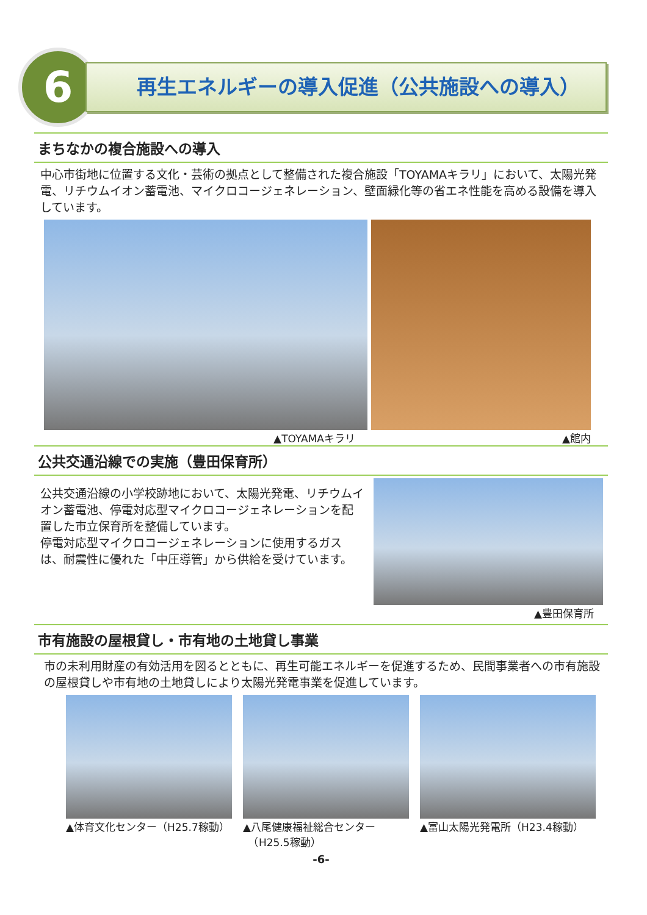6 再生エネルギーの導入促進（公共施設への導入）
まちなかの複合施設への導入
中心市街地に位置する文化・芸術の拠点として整備された複合施設「TOYAMAキラリ」において、太陽光発電、リチウムイオン蓄電池、マイクロコージェネレーション、壁面緑化等の省エネ性能を高める設備を導入しています。
▲TOYAMAキラリ ▲館内
公共交通沿線での実施（豊田保育所）
公共交通沿線の小学校跡地において、太陽光発電、リチウムイオン蓄電池、停電対応型マイクロコージェネレーションを配置した市立保育所を整備しています。
停電対応型マイクロコージェネレーションに使用するガスは、耐震性に優れた「中圧導管」から供給を受けています。
▲豊田保育所
市有施設の屋根貸し・市有地の土地貸し事業
市の未利用財産の有効活用を図るとともに、再生可能エネルギーを促進するため、民間事業者への市有施設の屋根貸しや市有地の土地貸しにより太陽光発電事業を促進しています。
▲体育文化センター（H25.7稼動） ▲八尾健康福祉総合センター
　（H25.5稼動）
▲富山太陽光発電所（H23.4稼動）
-6-